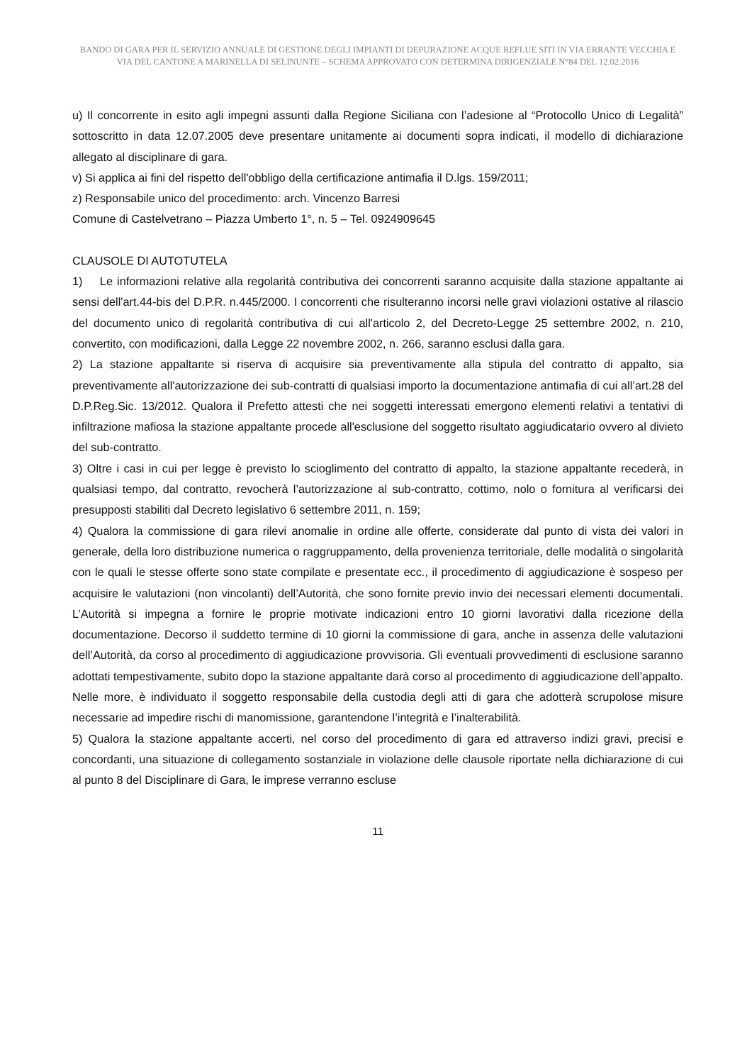BANDO DI GARA PER IL SERVIZIO ANNUALE DI GESTIONE DEGLI IMPIANTI DI DEPURAZIONE ACQUE REFLUE SITI IN VIA ERRANTE VECCHIA E VIA DEL CANTONE A MARINELLA DI SELINUNTE – SCHEMA APPROVATO CON DETERMINA DIRIGENZIALE N°84 DEL 12.02.2016
u) Il concorrente in esito agli impegni assunti dalla Regione Siciliana con l’adesione al “Protocollo Unico di Legalità” sottoscritto in data 12.07.2005 deve presentare unitamente ai documenti sopra indicati, il modello di dichiarazione allegato al disciplinare di gara.
v) Si applica ai fini del rispetto dell'obbligo della certificazione antimafia il D.lgs. 159/2011;
z) Responsabile unico del procedimento: arch. Vincenzo Barresi
Comune di Castelvetrano – Piazza Umberto 1°, n. 5 – Tel. 0924909645
CLAUSOLE DI AUTOTUTELA
1) Le informazioni relative alla regolarità contributiva dei concorrenti saranno acquisite dalla stazione appaltante ai sensi dell'art.44-bis del D.P.R. n.445/2000. I concorrenti che risulteranno incorsi nelle gravi violazioni ostative al rilascio del documento unico di regolarità contributiva di cui all'articolo 2, del Decreto-Legge 25 settembre 2002, n. 210, convertito, con modificazioni, dalla Legge 22 novembre 2002, n. 266, saranno esclusi dalla gara.
2) La stazione appaltante si riserva di acquisire sia preventivamente alla stipula del contratto di appalto, sia preventivamente all'autorizzazione dei sub-contratti di qualsiasi importo la documentazione antimafia di cui all’art.28 del D.P.Reg.Sic. 13/2012. Qualora il Prefetto attesti che nei soggetti interessati emergono elementi relativi a tentativi di infiltrazione mafiosa la stazione appaltante procede all'esclusione del soggetto risultato aggiudicatario ovvero al divieto del sub-contratto.
3) Oltre i casi in cui per legge è previsto lo scioglimento del contratto di appalto, la stazione appaltante recederà, in qualsiasi tempo, dal contratto, revocherà l’autorizzazione al sub-contratto, cottimo, nolo o fornitura al verificarsi dei presupposti stabiliti dal Decreto legislativo 6 settembre 2011, n. 159;
4) Qualora la commissione di gara rilevi anomalie in ordine alle offerte, considerate dal punto di vista dei valori in generale, della loro distribuzione numerica o raggruppamento, della provenienza territoriale, delle modalità o singolarità con le quali le stesse offerte sono state compilate e presentate ecc., il procedimento di aggiudicazione è sospeso per acquisire le valutazioni (non vincolanti) dell’Autorità, che sono fornite previo invio dei necessari elementi documentali. L’Autorità si impegna a fornire le proprie motivate indicazioni entro 10 giorni lavorativi dalla ricezione della documentazione. Decorso il suddetto termine di 10 giorni la commissione di gara, anche in assenza delle valutazioni dell’Autorità, da corso al procedimento di aggiudicazione provvisoria. Gli eventuali provvedimenti di esclusione saranno adottati tempestivamente, subito dopo la stazione appaltante darà corso al procedimento di aggiudicazione dell’appalto. Nelle more, è individuato il soggetto responsabile della custodia degli atti di gara che adotterà scrupolose misure necessarie ad impedire rischi di manomissione, garantendone l’integrità e l’inalterabilità.
5) Qualora la stazione appaltante accerti, nel corso del procedimento di gara ed attraverso indizi gravi, precisi e concordanti, una situazione di collegamento sostanziale in violazione delle clausole riportate nella dichiarazione di cui al punto 8 del Disciplinare di Gara, le imprese verranno escluse
11